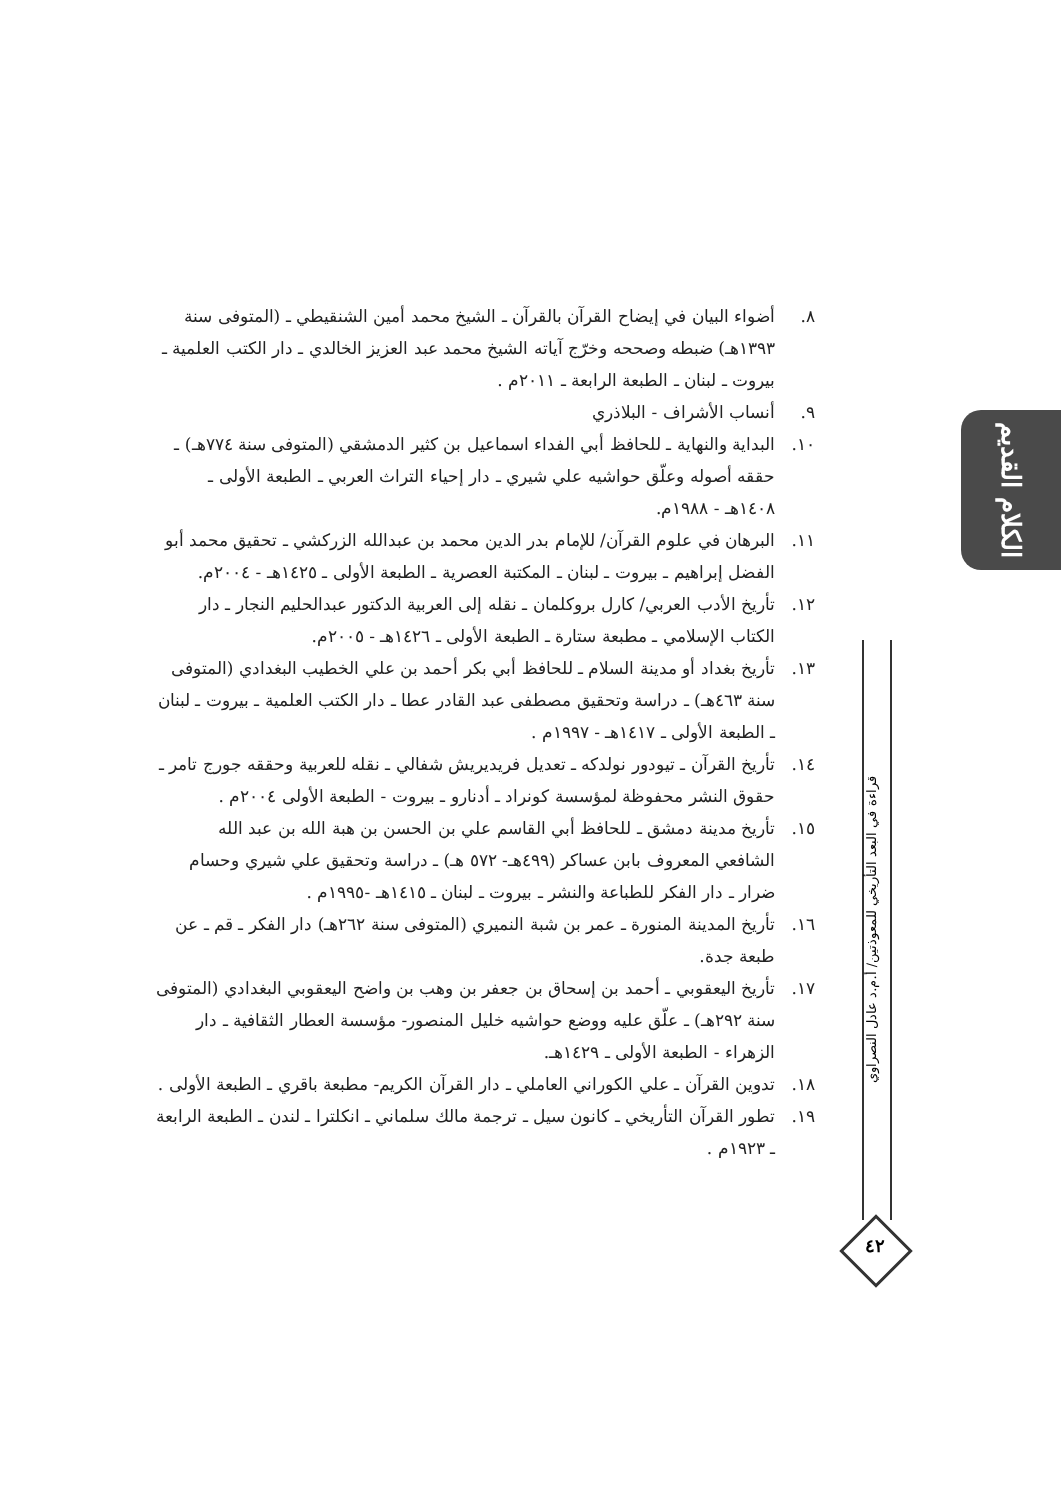٨. أضواء البيان في إيضاح القرآن بالقرآن ـ الشيخ محمد أمين الشنقيطي ـ (المتوفى سنة ١٣٩٣هـ) ضبطه وصححه وخرّج آياته الشيخ محمد عبد العزيز الخالدي ـ دار الكتب العلمية ـ بيروت ـ لبنان ـ الطبعة الرابعة ـ ٢٠١١م .
٩. أنساب الأشراف - البلاذري
١٠. البداية والنهاية ـ للحافظ أبي الفداء اسماعيل بن كثير الدمشقي (المتوفى سنة ٧٧٤هـ) ـ حققه أصوله وعلّق حواشيه علي شيري ـ دار إحياء التراث العربي ـ الطبعة الأولى ـ ١٤٠٨هـ - ١٩٨٨م.
١١. البرهان في علوم القرآن/ للإمام بدر الدين محمد بن عبدالله الزركشي ـ تحقيق محمد أبو الفضل إبراهيم ـ بيروت ـ لبنان ـ المكتبة العصرية ـ الطبعة الأولى ـ ١٤٢٥هـ - ٢٠٠٤م.
١٢. تأريخ الأدب العربي/ كارل بروكلمان ـ نقله إلى العربية الدكتور عبدالحليم النجار ـ دار الكتاب الإسلامي ـ مطبعة ستارة ـ الطبعة الأولى ـ ١٤٢٦هـ - ٢٠٠٥م.
١٣. تأريخ بغداد أو مدينة السلام ـ للحافظ أبي بكر أحمد بن علي الخطيب البغدادي (المتوفى سنة ٤٦٣هـ) ـ دراسة وتحقيق مصطفى عبد القادر عطا ـ دار الكتب العلمية ـ بيروت ـ لبنان ـ الطبعة الأولى ـ ١٤١٧هـ - ١٩٩٧م .
١٤. تأريخ القرآن ـ تيودور نولدكه ـ تعديل فريديريش شفالي ـ نقله للعربية وحققه جورج تامر ـ حقوق النشر محفوظة لمؤسسة كونراد ـ أدنارو ـ بيروت - الطبعة الأولى ٢٠٠٤م .
١٥. تأريخ مدينة دمشق ـ للحافظ أبي القاسم علي بن الحسن بن هبة الله بن عبد الله الشافعي المعروف بابن عساكر (٤٩٩هـ- ٥٧٢ هـ) ـ دراسة وتحقيق علي شيري وحسام ضرار ـ دار الفكر للطباعة والنشر ـ بيروت ـ لبنان ـ ١٤١٥هـ -١٩٩٥م .
١٦. تأريخ المدينة المنورة ـ عمر بن شبة النميري (المتوفى سنة ٢٦٢هـ) دار الفكر ـ قم ـ عن طبعة جدة.
١٧. تأريخ اليعقوبي ـ أحمد بن إسحاق بن جعفر بن وهب بن واضح اليعقوبي البغدادي (المتوفى سنة ٢٩٢هـ) ـ علّق عليه ووضع حواشيه خليل المنصور- مؤسسة العطار الثقافية ـ دار الزهراء - الطبعة الأولى ـ ١٤٢٩هـ.
١٨. تدوين القرآن ـ علي الكوراني العاملي ـ دار القرآن الكريم- مطبعة باقري ـ الطبعة الأولى .
١٩. تطور القرآن التأريخي ـ كانون سيل ـ ترجمة مالك سلماني ـ انكلترا ـ لندن ـ الطبعة الرابعة ـ ١٩٢٣م .
الكلام القديم
قراءة في البعد التأريخي للمعوذتين/ أ.م.د عادل النصراوي
٤٢